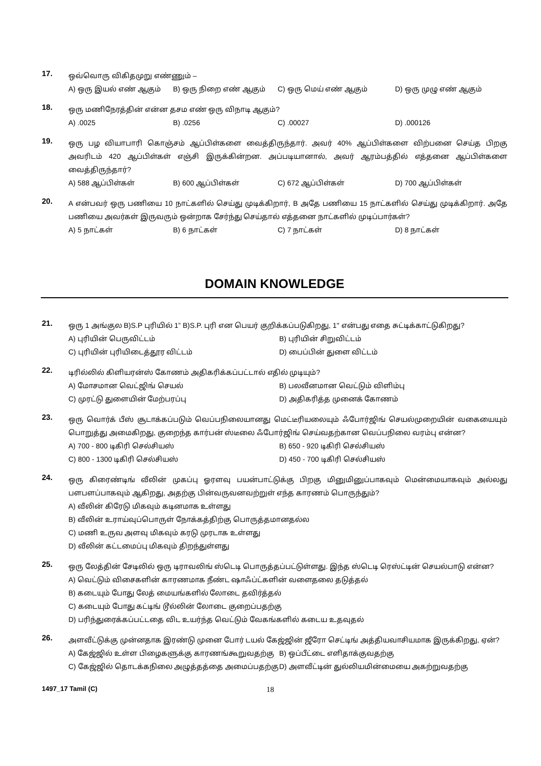17.
ஒவ்வொரு விகிதமுறு எண்ணும் –
A) ஒரு இயல் எண் ஆகும் B) ஒரு நிறை எண் ஆகும் C) ஒரு மெய் எண் ஆகும் D) ஒரு முழு எண் ஆகும்
18.
ஒரு மணிநேரத்தின் என்ன தசம எண் ஒரு விநாடி ஆகும்?
A) .0025 B) .0256 C) .00027 D) .000126
19.
ஒரு பழ வியாபாரி கொஞ்சம் ஆப்பிள்களை வைத்திருந்தார். அவர் 40% ஆப்பிள்களை விற்பனை செய்த பிறகு அவரிடம் 420 ஆப்பிள்கள் எஞ்சி இருக்கின்றன. அப்படியானால், அவர் ஆரம்பத்தில் எத்தனை ஆப்பிள்களை வைத்திருந்தார்?
A) 588 ஆப்பிள்கள் B) 600 ஆப்பிள்கள் C) 672 ஆப்பிள்கள் D) 700 ஆப்பிள்கள்
20.
A என்பவர் ஒரு பணியை 10 நாட்களில் செய்து முடிக்கிறார், B அதே பணியை 15 நாட்களில் செய்து முடிக்கிறார். அதே பணியை அவர்கள் இருவரும் ஒன்றாக சேர்ந்து செய்தால் எத்தனை நாட்களில் முடிப்பார்கள்?
A) 5 நாட்கள் B) 6 நாட்கள் C) 7 நாட்கள் D) 8 நாட்கள்
DOMAIN KNOWLEDGE
21.
ஒரு 1 அங்குல B)S.P புரியில் 1” B)S.P. புரி என பெயர் குறிக்கப்படுகிறது, 1" என்பது எதை சுட்டிக்காட்டுகிறது?
A) புரியின் பெருவிட்டம் B) புரியின் சிறுவிட்டம் C) புரியின் புரியிடைத்தூர விட்டம் D) பைப்பின் துளை விட்டம்
22.
டிரில்லில் கிளியரன்ஸ் கோணம் அதிகரிக்கப்பட்டால் எதில் முடியும்?
A) மோசமான வெட்ஜிங் செயல் B) பலவீனமான வெட்டும் விளிம்பு C) முரட்டு துளையின் மேற்பரப்பு D) அதிகரித்த முனைக் கோணம்
23.
ஒரு வொர்க் பீஸ் சூடாக்கப்படும் வெப்பநிலையானது மெட்டீரியலையும் ஃபோர்ஜிங் செயல்முறையின் வகையையும் பொறுத்து அமைகிறது, குறைந்த கார்பன் ஸ்டீலை ஃபோர்ஜிங் செய்வதற்கான வெப்பநிலை வரம்பு என்ன?
A) 700 - 800 டிகிரி செல்சியஸ் B) 650 - 920 டிகிரி செல்சியஸ் C) 800 - 1300 டிகிரி செல்சியஸ் D) 450 - 700 டிகிரி செல்சியஸ்
24.
ஒரு கிரைண்டிங் வீலின் முகப்பு ஓரளவு பயன்பாட்டுக்கு பிறகு மினுமினுப்பாகவும் மென்மையாகவும் அல்லது பளபளப்பாகவும் ஆகிறது, அதற்கு பின்வருவனவற்றுள் எந்த காரணம் பொருந்தும்?
A) வீலின் கிரேடு மிகவும் கடினமாக உள்ளது
B) வீலின் உராய்வுப்பொருள் நோக்கத்திற்கு பொருத்தமானதல்ல
C) மணி உருவ அளவு மிகவும் கரடு முரடாக உள்ளது
D) வீலின் கட்டமைப்பு மிகவும் திறந்துள்ளது
25.
ஒரு லேத்தின் சேடிலில் ஒரு டிராவலிங் ஸ்டெடி பொருத்தப்பட்டுள்ளது. இந்த ஸ்டெடி ரெஸ்ட்டின் செயல்பாடு என்ன?
A) வெட்டும் விசைகளின் காரணமாக நீண்ட ஷாஃப்ட்களின் வளைதலை தடுத்தல்
B) கடையும் போது லேத் மையங்களில் லோடை தவிர்த்தல்
C) கடையும் போது கட்டிங் டூல்லின் லோடை குறைப்பதற்கு
D) பரிந்துரைக்கப்பட்டதை விட உயர்ந்த வெட்டும் வேகங்களில் கடைய உதவுதல்
26.
அளவீட்டுக்கு முன்னதாக இரண்டு முனை போர் டயல் கேஜ்ஜின் ஜீரோ செட்டிங் அத்தியவாசியமாக இருக்கிறது, ஏன்?
A) கேஜ்ஜில் உள்ள பிழைகளுக்கு காரணங்கூறுவதற்கு B) ஒப்பீட்டை எளிதாக்குவதற்கு C) கேஜ்ஜில் தொடக்கநிலை அழுத்தத்தை அமைப்பதற்கு D) அளவீட்டின் துல்லியமின்மையை அகற்றுவதற்கு
1497_17 Tamil (C) 18